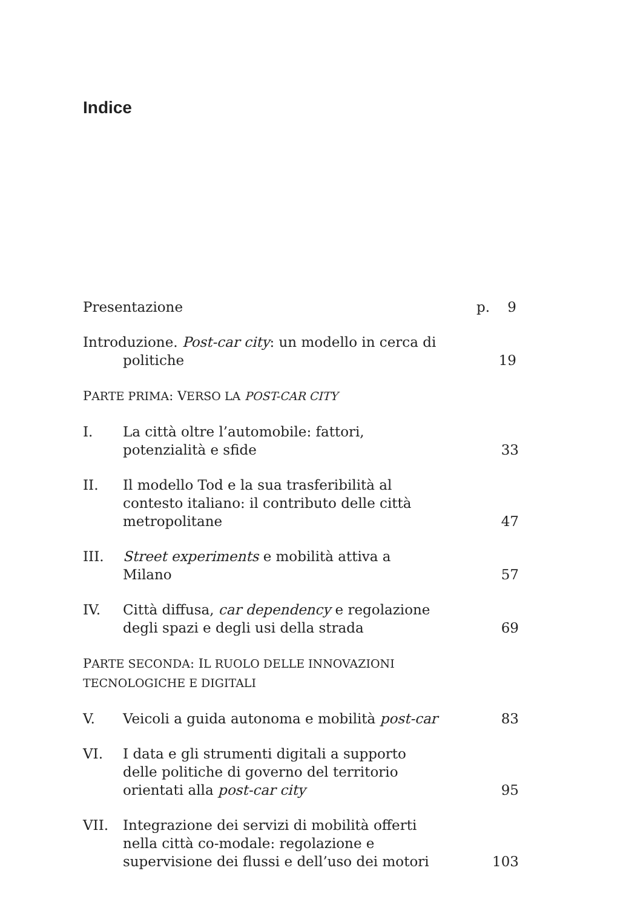Indice
Presentazione p. 9
Introduzione. Post-car city: un modello in cerca di
politiche
19
PARTE PRIMA: VERSO LA POST-CAR CITY
I. La città oltre l’automobile: fattori, potenzialità e sfide
33
II. Il modello Tod e la sua trasferibilità al contesto italiano: il contributo delle città metropolitane
47
III. Street experiments e mobilità attiva a Milano
57
IV. Città diffusa, car dependency e regolazione degli spazi e degli usi della strada
69
PARTE SECONDA: IL RUOLO DELLE INNOVAZIONI TECNOLOGICHE E DIGITALI
V. Veicoli a guida autonoma e mobilità post-car
83
VI. I data e gli strumenti digitali a supporto delle politiche di governo del territorio orientati alla post-car city
95
VII. Integrazione dei servizi di mobilità offerti nella città co-modale: regolazione e supervisione dei flussi e dell’uso dei motori
103